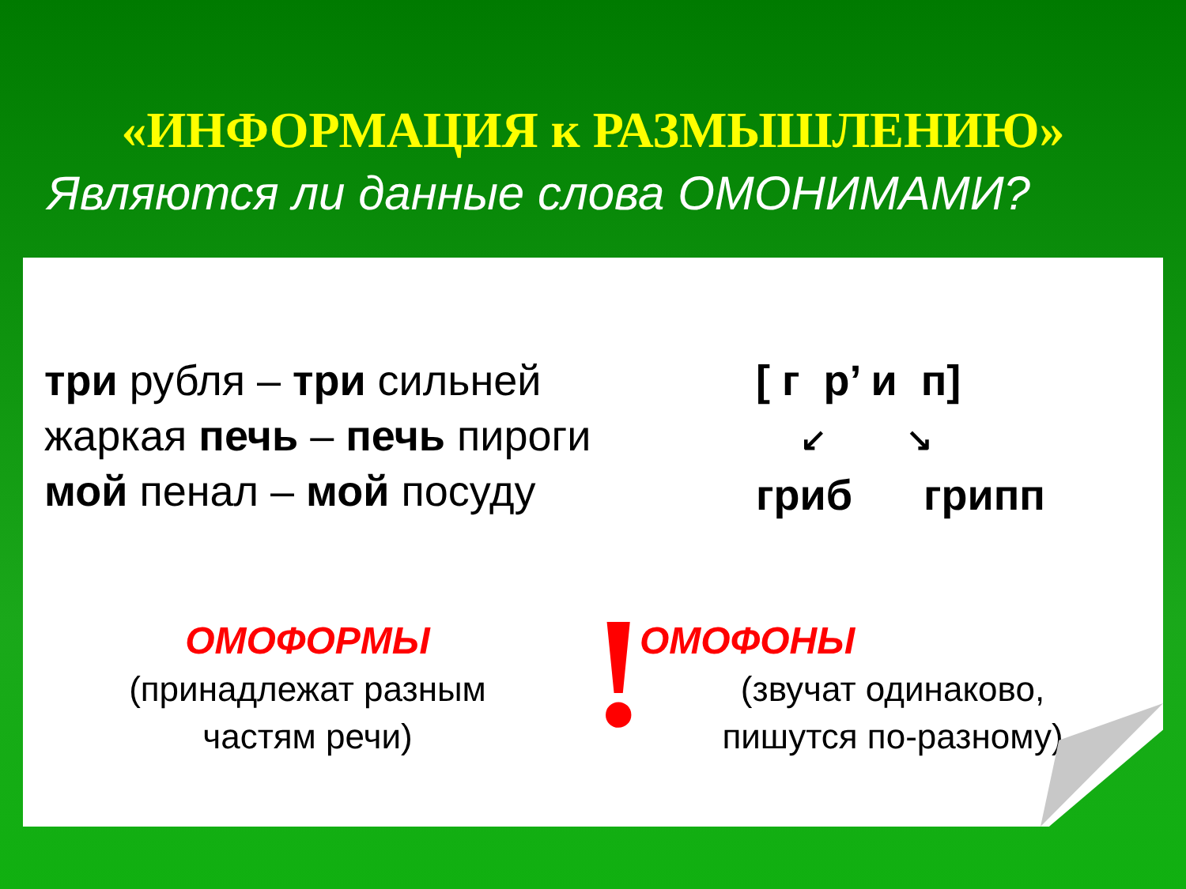«ИНФОРМАЦИЯ к РАЗМЫШЛЕНИЮ»
Являются ли данные слова ОМОНИМАМИ?
три рубля – три сильней
жаркая печь – печь пироги
мой пенал – мой посуду
[ г р’ и п]
↙ ↘
гриб грипп
ОМОФОРМЫ
(принадлежат разным
частям речи)
!
ОМОФОНЫ
(звучат одинаково,
пишутся по-разному)